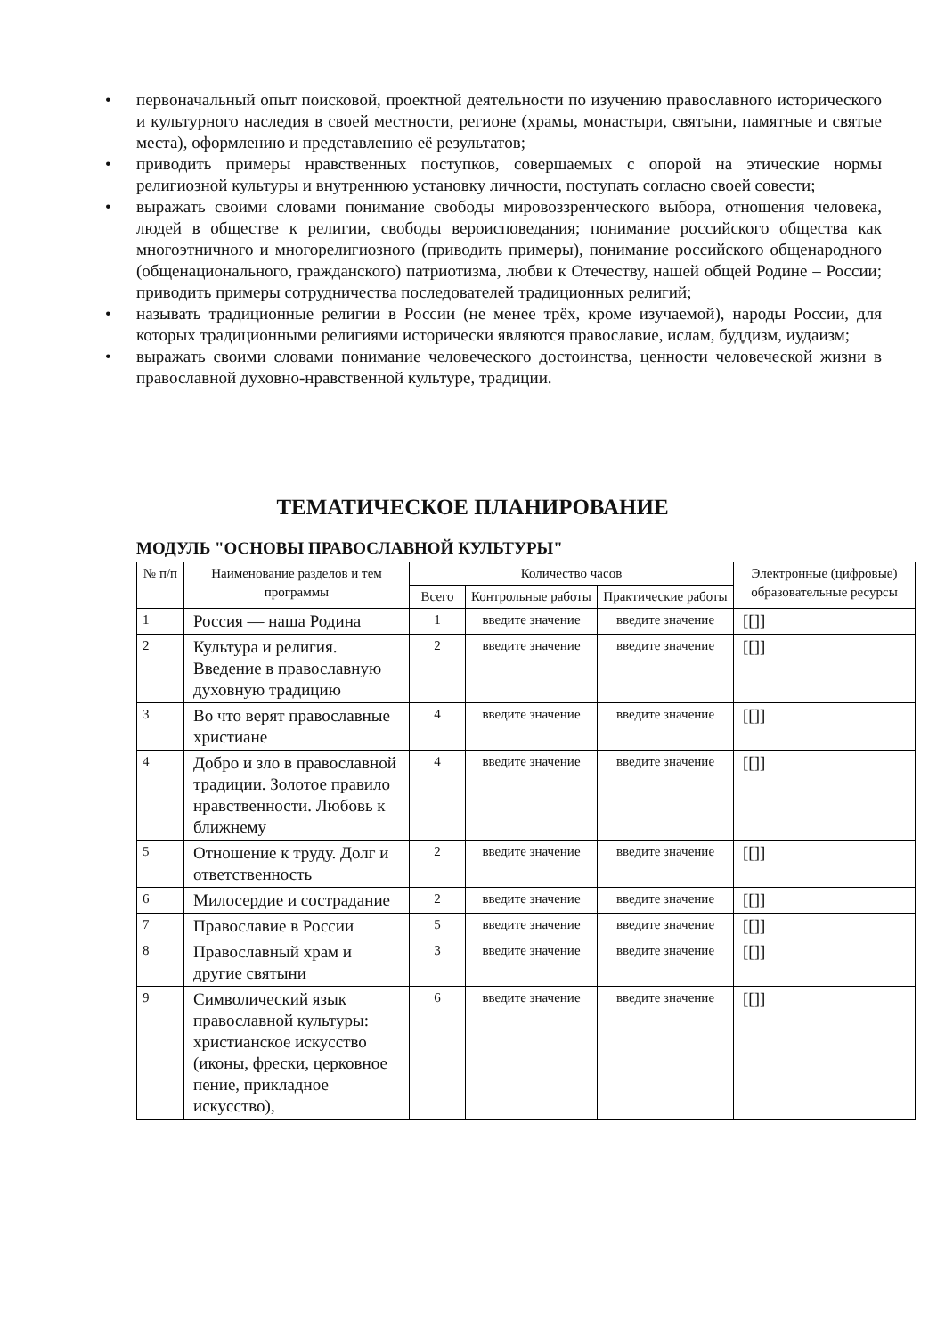• первоначальный опыт поисковой, проектной деятельности по изучению православного исторического и культурного наследия в своей местности, регионе (храмы, монастыри, святыни, памятные и святые места), оформлению и представлению её результатов;
• приводить примеры нравственных поступков, совершаемых с опорой на этические нормы религиозной культуры и внутреннюю установку личности, поступать согласно своей совести;
• выражать своими словами понимание свободы мировоззренческого выбора, отношения человека, людей в обществе к религии, свободы вероисповедания; понимание российского общества как многоэтничного и многорелигиозного (приводить примеры), понимание российского общенародного (общенационального, гражданского) патриотизма, любви к Отечеству, нашей общей Родине – России; приводить примеры сотрудничества последователей традиционных религий;
• называть традиционные религии в России (не менее трёх, кроме изучаемой), народы России, для которых традиционными религиями исторически являются православие, ислам, буддизм, иудаизм;
• выражать своими словами понимание человеческого достоинства, ценности человеческой жизни в православной духовно-нравственной культуре, традиции.
ТЕМАТИЧЕСКОЕ ПЛАНИРОВАНИЕ
МОДУЛЬ "ОСНОВЫ ПРАВОСЛАВНОЙ КУЛЬТУРЫ"
| № п/п | Наименование разделов и тем программы | Количество часов | | | Электронные (цифровые) образовательные ресурсы |
| --- | --- | --- | --- | --- | --- |
| | | Всего | Контрольные работы | Практические работы | |
| 1 | Россия — наша Родина | 1 | введите значение | введите значение | [[]] |
| 2 | Культура и религия. Введение в православную духовную традицию | 2 | введите значение | введите значение | [[]] |
| 3 | Во что верят православные христиане | 4 | введите значение | введите значение | [[]] |
| 4 | Добро и зло в православной традиции. Золотое правило нравственности. Любовь к ближнему | 4 | введите значение | введите значение | [[]] |
| 5 | Отношение к труду. Долг и ответственность | 2 | введите значение | введите значение | [[]] |
| 6 | Милосердие и сострадание | 2 | введите значение | введите значение | [[]] |
| 7 | Православие в России | 5 | введите значение | введите значение | [[]] |
| 8 | Православный храм и другие святыни | 3 | введите значение | введите значение | [[]] |
| 9 | Символический язык православной культуры: христианское искусство (иконы, фрески, церковное пение, прикладное искусство), | 6 | введите значение | введите значение | [[]] |